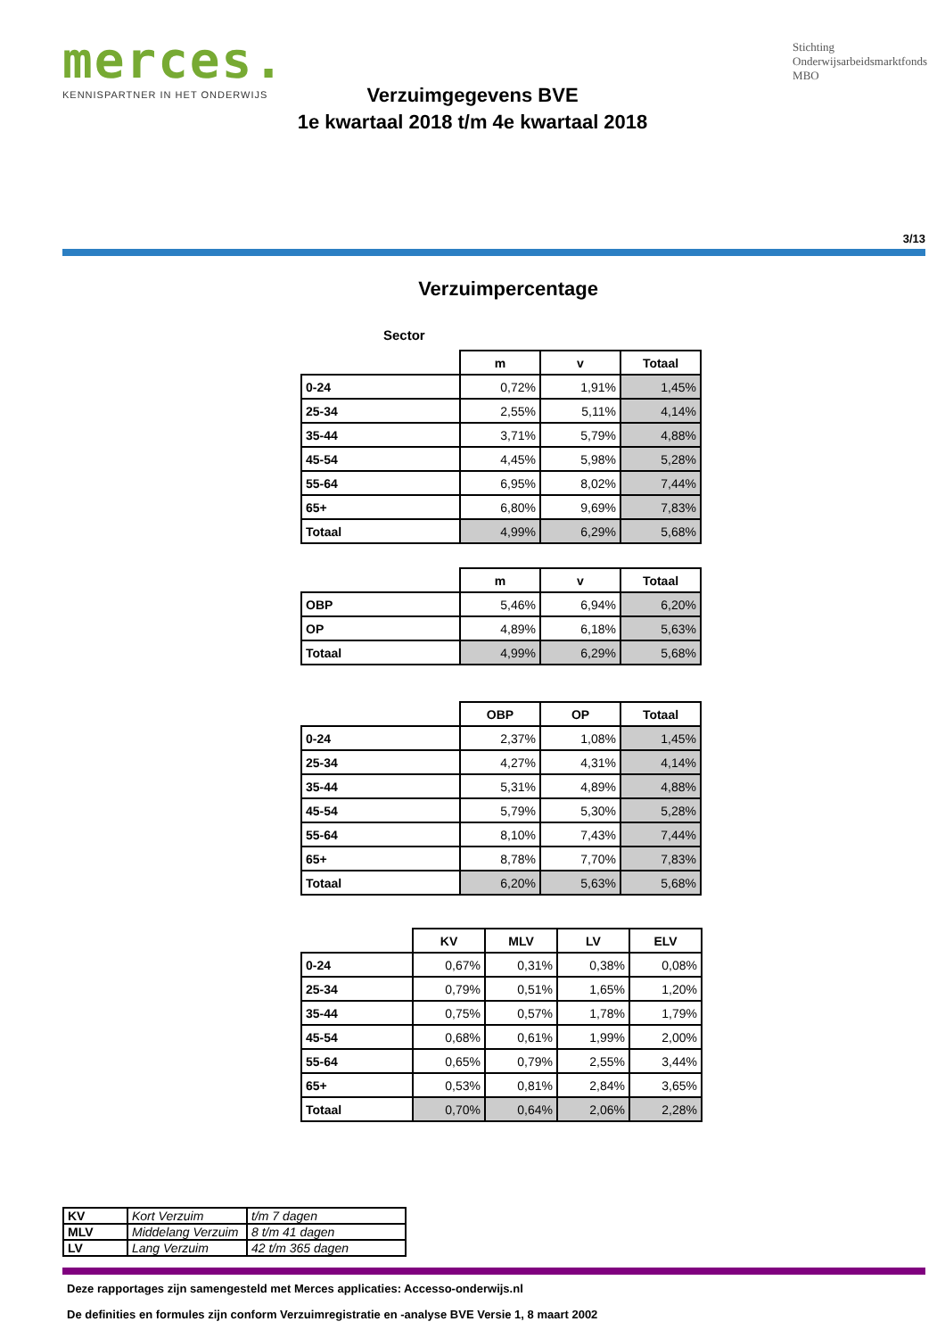merces.
KENNISPARTNER IN HET ONDERWIJS
Verzuimgegevens BVE
1e kwartaal 2018 t/m 4e kwartaal 2018
Stichting
Onderwijsarbeidsmarktfonds
MBO
3/13
Verzuimpercentage
Sector
| | m | v | Totaal |
| --- | --- | --- | --- |
| 0-24 | 0,72% | 1,91% | 1,45% |
| 25-34 | 2,55% | 5,11% | 4,14% |
| 35-44 | 3,71% | 5,79% | 4,88% |
| 45-54 | 4,45% | 5,98% | 5,28% |
| 55-64 | 6,95% | 8,02% | 7,44% |
| 65+ | 6,80% | 9,69% | 7,83% |
| Totaal | 4,99% | 6,29% | 5,68% |
| | m | v | Totaal |
| --- | --- | --- | --- |
| OBP | 5,46% | 6,94% | 6,20% |
| OP | 4,89% | 6,18% | 5,63% |
| Totaal | 4,99% | 6,29% | 5,68% |
| | OBP | OP | Totaal |
| --- | --- | --- | --- |
| 0-24 | 2,37% | 1,08% | 1,45% |
| 25-34 | 4,27% | 4,31% | 4,14% |
| 35-44 | 5,31% | 4,89% | 4,88% |
| 45-54 | 5,79% | 5,30% | 5,28% |
| 55-64 | 8,10% | 7,43% | 7,44% |
| 65+ | 8,78% | 7,70% | 7,83% |
| Totaal | 6,20% | 5,63% | 5,68% |
| | KV | MLV | LV | ELV |
| --- | --- | --- | --- | --- |
| 0-24 | 0,67% | 0,31% | 0,38% | 0,08% |
| 25-34 | 0,79% | 0,51% | 1,65% | 1,20% |
| 35-44 | 0,75% | 0,57% | 1,78% | 1,79% |
| 45-54 | 0,68% | 0,61% | 1,99% | 2,00% |
| 55-64 | 0,65% | 0,79% | 2,55% | 3,44% |
| 65+ | 0,53% | 0,81% | 2,84% | 3,65% |
| Totaal | 0,70% | 0,64% | 2,06% | 2,28% |
| KV | Kort Verzuim | t/m 7 dagen |
| MLV | Middelang Verzuim | 8 t/m 41 dagen |
| LV | Lang Verzuim | 42 t/m 365 dagen |
Deze rapportages zijn samengesteld met Merces applicaties: Accesso-onderwijs.nl
De definities en formules zijn conform Verzuimregistratie en -analyse BVE Versie 1, 8 maart 2002